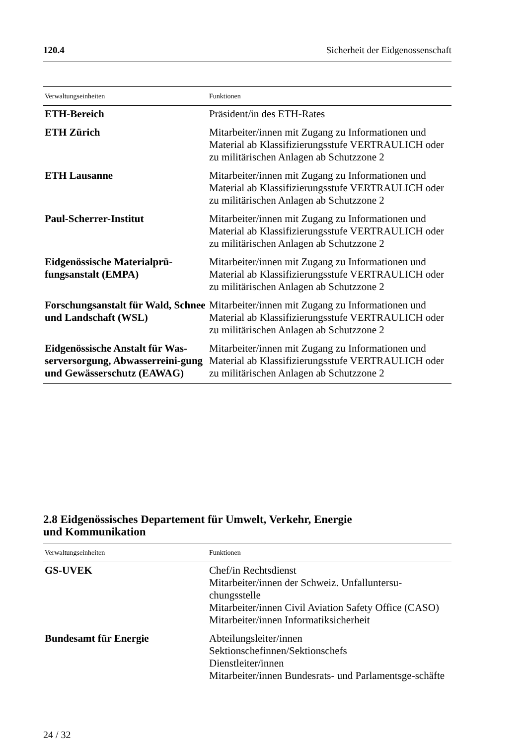120.4 Sicherheit der Eidgenossenschaft
| Verwaltungseinheiten | Funktionen |
| --- | --- |
| ETH-Bereich | Präsident/in des ETH-Rates |
| ETH Zürich | Mitarbeiter/innen mit Zugang zu Informationen und Material ab Klassifizierungsstufe VERTRAULICH oder zu militärischen Anlagen ab Schutzzone 2 |
| ETH Lausanne | Mitarbeiter/innen mit Zugang zu Informationen und Material ab Klassifizierungsstufe VERTRAULICH oder zu militärischen Anlagen ab Schutzzone 2 |
| Paul-Scherrer-Institut | Mitarbeiter/innen mit Zugang zu Informationen und Material ab Klassifizierungsstufe VERTRAULICH oder zu militärischen Anlagen ab Schutzzone 2 |
| Eidgenössische Materialprü- fungsanstalt (EMPA) | Mitarbeiter/innen mit Zugang zu Informationen und Material ab Klassifizierungsstufe VERTRAULICH oder zu militärischen Anlagen ab Schutzzone 2 |
| Forschungsanstalt für Wald, Schnee und Landschaft (WSL) | Mitarbeiter/innen mit Zugang zu Informationen und Material ab Klassifizierungsstufe VERTRAULICH oder zu militärischen Anlagen ab Schutzzone 2 |
| Eidgenössische Anstalt für Was-serversorgung, Abwasserreini-gung und Gewässerschutz (EAWAG) | Mitarbeiter/innen mit Zugang zu Informationen und Material ab Klassifizierungsstufe VERTRAULICH oder zu militärischen Anlagen ab Schutzzone 2 |
2.8 Eidgenössisches Departement für Umwelt, Verkehr, Energie
und Kommunikation
| Verwaltungseinheiten | Funktionen |
| --- | --- |
| GS-UVEK | Chef/in Rechtsdienst Mitarbeiter/innen der Schweiz. Unfalluntersu-chungsstelle Mitarbeiter/innen Civil Aviation Safety Office (CASO) Mitarbeiter/innen Informatiksicherheit |
| Bundesamt für Energie | Abteilungsleiter/innen Sektionschefinnen/Sektionschefs Dienstleiter/innen Mitarbeiter/innen Bundesrats- und Parlamentsge-schäfte |
24 / 32